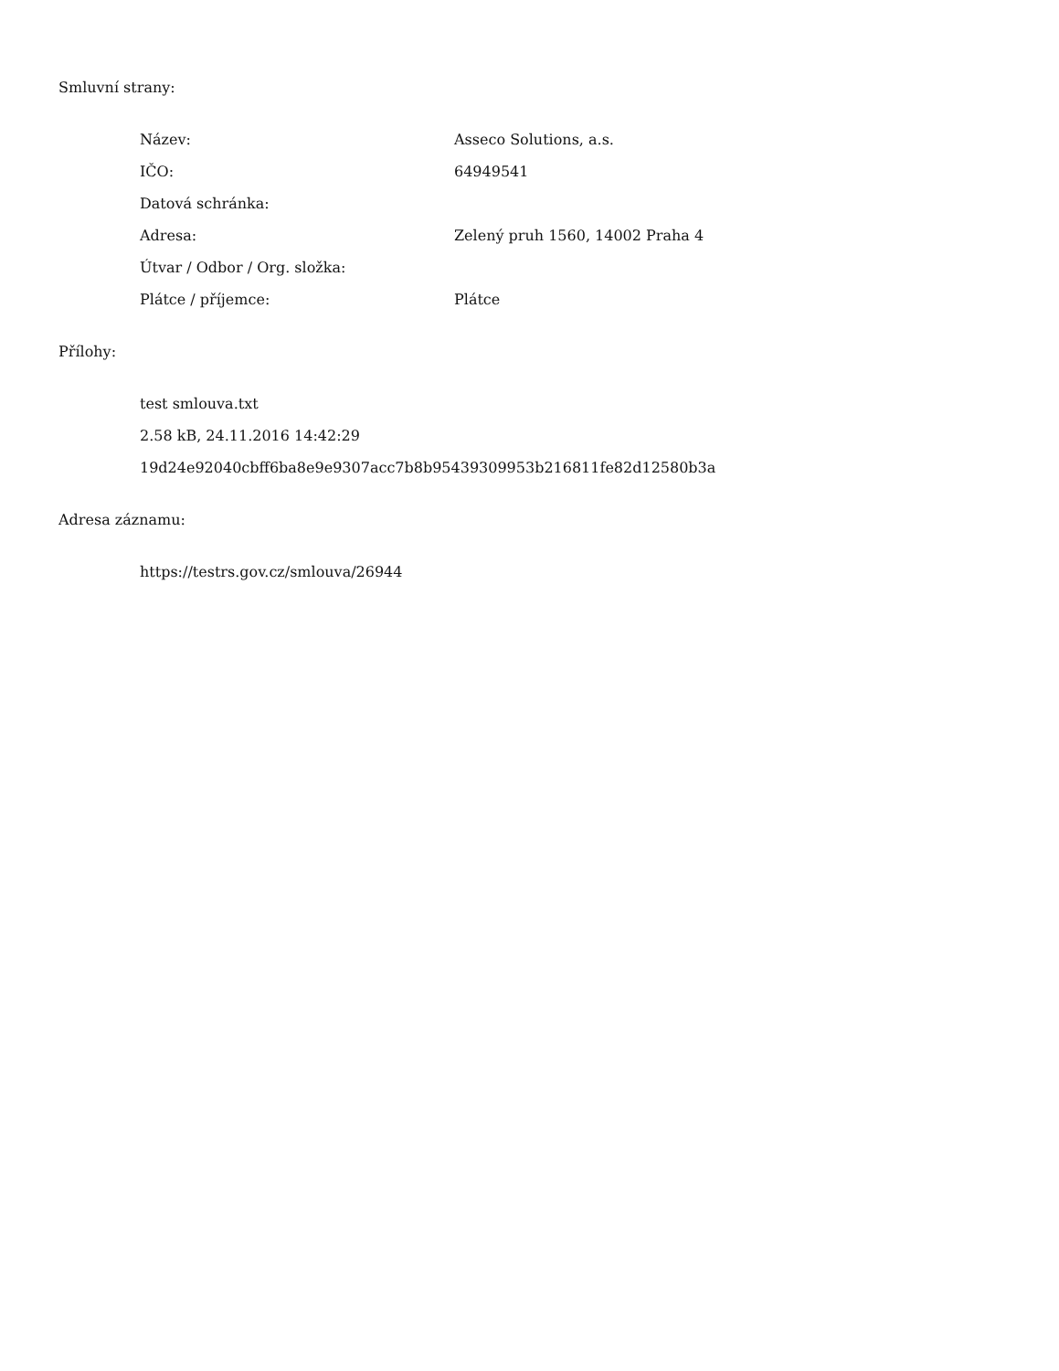Smluvní strany:
| Název: | Asseco Solutions, a.s. |
| IČO: | 64949541 |
| Datová schránka: | |
| Adresa: | Zelený pruh 1560, 14002 Praha 4 |
| Útvar / Odbor / Org. složka: | |
| Plátce / příjemce: | Plátce |
Přílohy:
test smlouva.txt
2.58 kB, 24.11.2016 14:42:29
19d24e92040cbff6ba8e9e9307acc7b8b95439309953b216811fe82d12580b3a
Adresa záznamu:
https://testrs.gov.cz/smlouva/26944